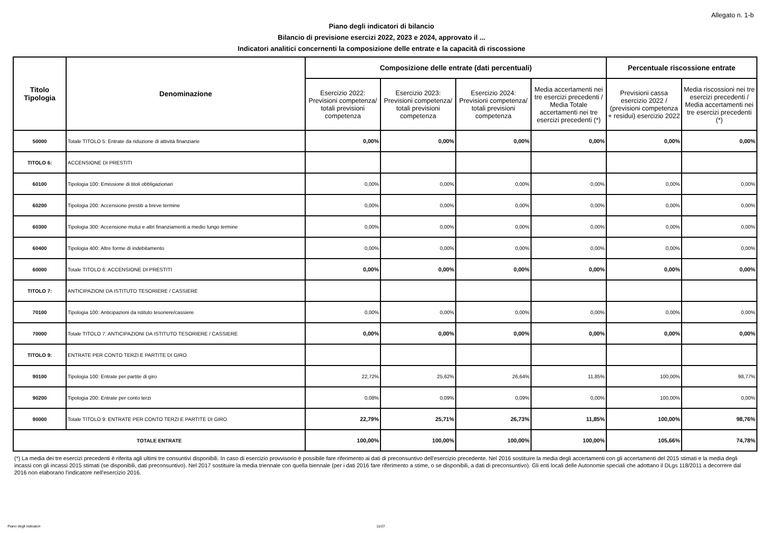Allegato n. 1-b
Piano degli indicatori di bilancio
Bilancio di previsione esercizi 2022, 2023 e 2024, approvato il ...
Indicatori analitici concernenti la composizione delle entrate e la capacità di riscossione
| Titolo Tipologia | Denominazione | Composizione delle entrate (dati percentuali) | | | | Percentuale riscossione entrate | |
| --- | --- | --- | --- | --- | --- | --- | --- |
| | | Esercizio 2022: Previsioni competenza/ totali previsioni competenza | Esercizio 2023: Previsioni competenza/ totali previsioni competenza | Esercizio 2024: Previsioni competenza/ totali previsioni competenza | Media accertamenti nei tre esercizi precedenti / Media Totale accertamenti nei tre esercizi precedenti (*) | Previsioni cassa esercizio 2022 / (previsioni competenza + residui) esercizio 2022 | Media riscossioni nei tre esercizi precedenti / Media accertamenti nei tre esercizi precedenti (*) |
| 50000 | Totale TITOLO 5: Entrate da riduzione di attività finanziarie | 0,00% | 0,00% | 0,00% | 0,00% | 0,00% | 0,00% |
| TITOLO 6: | ACCENSIONE DI PRESTITI | | | | | | |
| 60100 | Tipologia 100: Emissione di titoli obbligazionari | 0,00% | 0,00% | 0,00% | 0,00% | 0,00% | 0,00% |
| 60200 | Tipologia 200: Accensione prestiti a breve termine | 0,00% | 0,00% | 0,00% | 0,00% | 0,00% | 0,00% |
| 60300 | Tipologia 300: Accensione mutui e altri finanziamenti a medio lungo termine | 0,00% | 0,00% | 0,00% | 0,00% | 0,00% | 0,00% |
| 60400 | Tipologia 400: Altre forme di indebitamento | 0,00% | 0,00% | 0,00% | 0,00% | 0,00% | 0,00% |
| 60000 | Totale TITOLO 6: ACCENSIONE DI PRESTITI | 0,00% | 0,00% | 0,00% | 0,00% | 0,00% | 0,00% |
| TITOLO 7: | ANTICIPAZIONI DA ISTITUTO TESORIERE / CASSIERE | | | | | | |
| 70100 | Tipologia 100: Anticipazioni da istituto tesoriere/cassiere | 0,00% | 0,00% | 0,00% | 0,00% | 0,00% | 0,00% |
| 70000 | Totale TITOLO 7: ANTICIPAZIONI DA ISTITUTO TESORIERE / CASSIERE | 0,00% | 0,00% | 0,00% | 0,00% | 0,00% | 0,00% |
| TITOLO 9: | ENTRATE PER CONTO TERZI E PARTITE DI GIRO | | | | | | |
| 90100 | Tipologia 100: Entrate per partite di giro | 22,72% | 25,62% | 26,64% | 11,85% | 100,00% | 98,77% |
| 90200 | Tipologia 200: Entrate per conto terzi | 0,08% | 0,09% | 0,09% | 0,00% | 100,00% | 0,00% |
| 90000 | Totale TITOLO 9: ENTRATE PER CONTO TERZI E PARTITE DI GIRO | 22,79% | 25,71% | 26,73% | 11,85% | 100,00% | 98,76% |
| TOTALE ENTRATE | | 100,00% | 100,00% | 100,00% | 100,00% | 105,66% | 74,78% |
(*) La media dei tre esercizi precedenti è riferita agli ultimi tre consuntivi disponibili. In caso di esercizio provvisorio è possibile fare riferimento ai dati di preconsuntivo dell'esercizio precedente. Nel 2016 sostituire la media degli accertamenti con gli accertamenti del 2015 stimati e la media degli incassi con gli incassi 2015 stimati (se disponibili, dati preconsuntivo). Nel 2017 sostituire la media triennale con quella biennale (per i dati 2016 fare riferimento a stime, o se disponibili, a dati di preconsuntivo). Gli enti locali delle Autonomie speciali che adottano il DLgs 118/2011 a decorrere dal 2016 non elaborano l'indicatore nell'esercizio 2016.
Piano degli indicatori 11/27